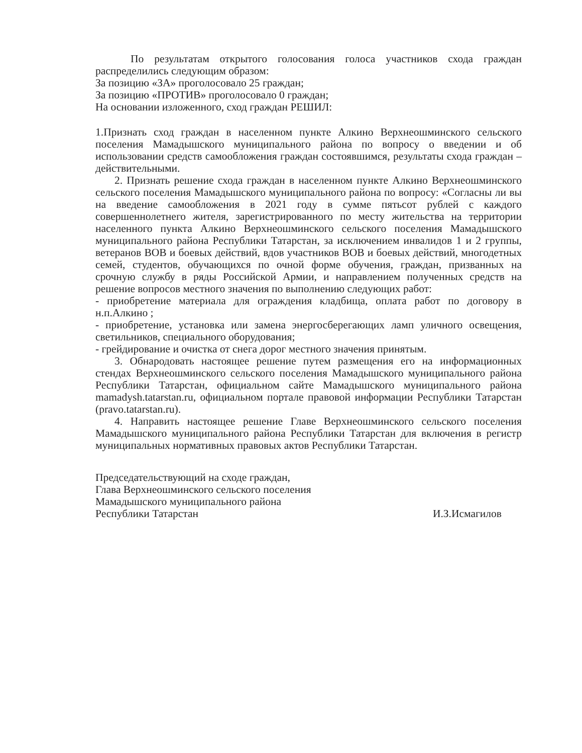По результатам открытого голосования голоса участников схода граждан распределились следующим образом:
За позицию «ЗА» проголосовало 25 граждан;
За позицию «ПРОТИВ» проголосовало 0 граждан;
На основании изложенного, сход граждан РЕШИЛ:
1.Признать сход граждан в населенном пункте Алкино Верхнеошминского сельского поселения Мамадышского муниципального района по вопросу о введении и об использовании средств самообложения граждан состоявшимся, результаты схода граждан –действительными.
2. Признать решение схода граждан в населенном пункте Алкино Верхнеошминского сельского поселения Мамадышского муниципального района по вопросу: «Согласны ли вы на введение самообложения в 2021 году в сумме пятьсот рублей с каждого совершеннолетнего жителя, зарегистрированного по месту жительства на территории населенного пункта Алкино Верхнеошминского сельского поселения Мамадышского муниципального района Республики Татарстан, за исключением инвалидов 1 и 2 группы, ветеранов ВОВ и боевых действий, вдов участников ВОВ и боевых действий, многодетных семей, студентов, обучающихся по очной форме обучения, граждан, призванных на срочную службу в ряды Российской Армии, и направлением полученных средств на решение вопросов местного значения по выполнению следующих работ:
- приобретение материала для ограждения кладбища, оплата работ по договору в н.п.Алкино ;
- приобретение, установка или замена энергосберегающих ламп уличного освещения, светильников, специального оборудования;
- грейдирование и очистка от снега дорог местного значения принятым.
3. Обнародовать настоящее решение путем размещения его на информационных стендах Верхнеошминского сельского поселения Мамадышского муниципального района Республики Татарстан, официальном сайте Мамадышского муниципального района mamadysh.tatarstan.ru, официальном портале правовой информации Республики Татарстан (pravo.tatarstan.ru).
4. Направить настоящее решение Главе Верхнеошминского сельского поселения Мамадышского муниципального района Республики Татарстан для включения в регистр муниципальных нормативных правовых актов Республики Татарстан.
Председательствующий на сходе граждан,
Глава Верхнеошминского сельского поселения
Мамадышского муниципального района
Республики Татарстан
И.З.Исмагилов